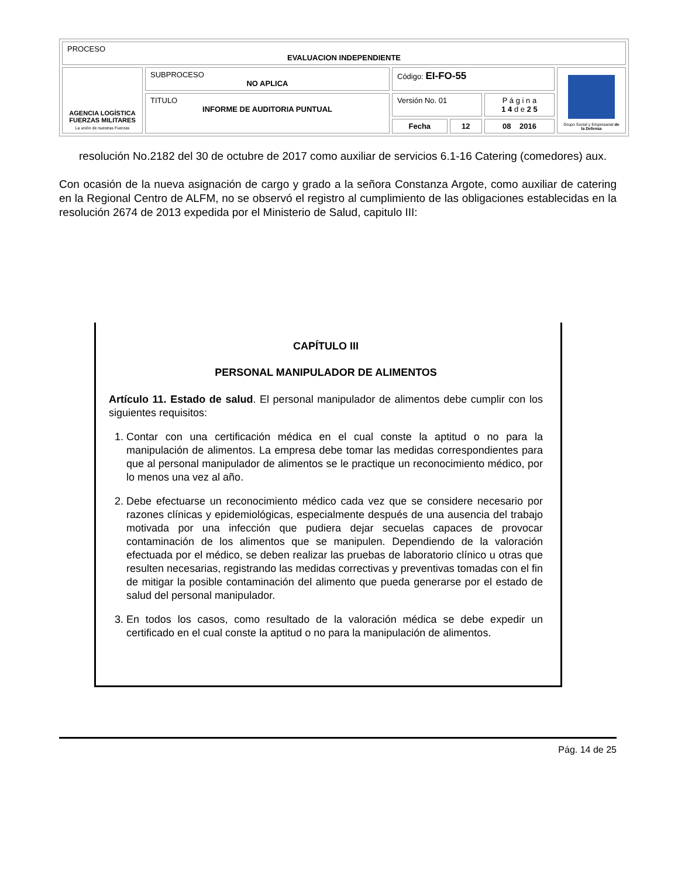| PROCESO EVALUACION INDEPENDIENTE | | | | | |
| AGENCIA LOGÍSTICA FUERZAS MILITARES La unión de nuestras Fuerzas | SUBPROCESO NO APLICA | Código: EI-FO-55 | | | Grupo Social y Empresarial de la Defensa |
| | TITULO INFORME DE AUDITORIA PUNTUAL | Versión No. 01 | | P á g i n a 1 4 d e 2 5 | |
| | | Fecha | 12 | 08 2016 | |
resolución No.2182 del 30 de octubre de 2017 como auxiliar de servicios 6.1-16 Catering (comedores) aux.
Con ocasión de la nueva asignación de cargo y grado a la señora Constanza Argote, como auxiliar de catering en la Regional Centro de ALFM, no se observó el registro al cumplimiento de las obligaciones establecidas en la resolución 2674 de 2013 expedida por el Ministerio de Salud, capitulo III:
CAPÍTULO III
PERSONAL MANIPULADOR DE ALIMENTOS
Artículo 11. Estado de salud. El personal manipulador de alimentos debe cumplir con los siguientes requisitos:
1. Contar con una certificación médica en el cual conste la aptitud o no para la manipulación de alimentos. La empresa debe tomar las medidas correspondientes para que al personal manipulador de alimentos se le practique un reconocimiento médico, por lo menos una vez al año.
2. Debe efectuarse un reconocimiento médico cada vez que se considere necesario por razones clínicas y epidemiológicas, especialmente después de una ausencia del trabajo motivada por una infección que pudiera dejar secuelas capaces de provocar contaminación de los alimentos que se manipulen. Dependiendo de la valoración efectuada por el médico, se deben realizar las pruebas de laboratorio clínico u otras que resulten necesarias, registrando las medidas correctivas y preventivas tomadas con el fin de mitigar la posible contaminación del alimento que pueda generarse por el estado de salud del personal manipulador.
3. En todos los casos, como resultado de la valoración médica se debe expedir un certificado en el cual conste la aptitud o no para la manipulación de alimentos.
Pág. 14 de 25